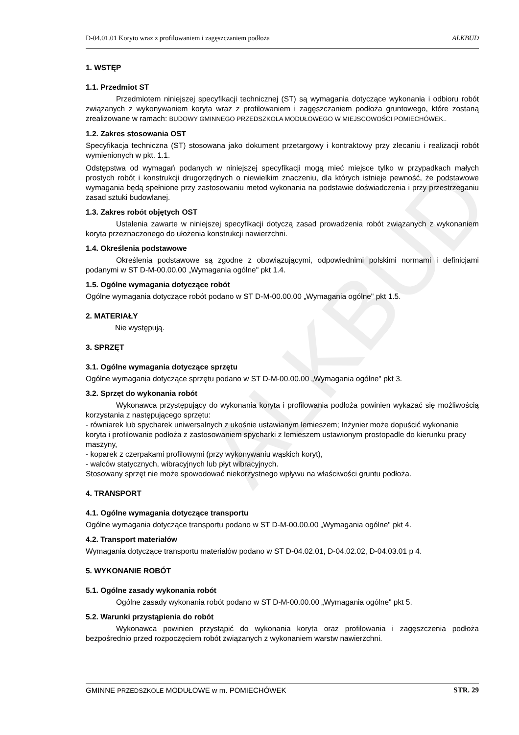ALKBUD
D-04.01.01 Koryto wraz z profilowaniem i zagęszczaniem podłoża ALKBUD
1. WSTĘP
1.1. Przedmiot ST
Przedmiotem niniejszej specyfikacji technicznej (ST) są wymagania dotyczące wykonania i odbioru robót związanych z wykonywaniem koryta wraz z profilowaniem i zagęszczaniem podłoża gruntowego, które zostaną zrealizowane w ramach: BUDOWY GMINNEGO PRZEDSZKOLA MODUŁOWEGO W MIEJSCOWOŚCI POMIECHÓWEK..
1.2. Zakres stosowania OST
Specyfikacja techniczna (ST) stosowana jako dokument przetargowy i kontraktowy przy zlecaniu i realizacji robót wymienionych w pkt. 1.1.
Odstępstwa od wymagań podanych w niniejszej specyfikacji mogą mieć miejsce tylko w przypadkach małych prostych robót i konstrukcji drugorzędnych o niewielkim znaczeniu, dla których istnieje pewność, że podstawowe wymagania będą spełnione przy zastosowaniu metod wykonania na podstawie doświadczenia i przy przestrzeganiu zasad sztuki budowlanej.
1.3. Zakres robót objętych OST
Ustalenia zawarte w niniejszej specyfikacji dotyczą zasad prowadzenia robót związanych z wykonaniem koryta przeznaczonego do ułożenia konstrukcji nawierzchni.
1.4. Określenia podstawowe
Określenia podstawowe są zgodne z obowiązującymi, odpowiednimi polskimi normami i definicjami podanymi w ST D-M-00.00.00 „Wymagania ogólne" pkt 1.4.
1.5. Ogólne wymagania dotyczące robót
Ogólne wymagania dotyczące robót podano w ST D-M-00.00.00 „Wymagania ogólne" pkt 1.5.
2. MATERIAŁY
Nie występują.
3. SPRZĘT
3.1. Ogólne wymagania dotyczące sprzętu
Ogólne wymagania dotyczące sprzętu podano w ST D-M-00.00.00 „Wymagania ogólne" pkt 3.
3.2. Sprzęt do wykonania robót
Wykonawca przystępujący do wykonania koryta i profilowania podłoża powinien wykazać się możliwością korzystania z następującego sprzętu:
- równiarek lub spycharek uniwersalnych z ukośnie ustawianym lemieszem; Inżynier może dopuścić wykonanie koryta i profilowanie podłoża z zastosowaniem spycharki z lemieszem ustawionym prostopadle do kierunku pracy maszyny,
- koparek z czerpakami profilowymi (przy wykonywaniu wąskich koryt),
- walców statycznych, wibracyjnych lub płyt wibracyjnych.
Stosowany sprzęt nie może spowodować niekorzystnego wpływu na właściwości gruntu podłoża.
4. TRANSPORT
4.1. Ogólne wymagania dotyczące transportu
Ogólne wymagania dotyczące transportu podano w ST D-M-00.00.00 „Wymagania ogólne" pkt 4.
4.2. Transport materiałów
Wymagania dotyczące transportu materiałów podano w ST D-04.02.01, D-04.02.02, D-04.03.01 p 4.
5. WYKONANIE ROBÓT
5.1. Ogólne zasady wykonania robót
Ogólne zasady wykonania robót podano w ST D-M-00.00.00 „Wymagania ogólne" pkt 5.
5.2. Warunki przystąpienia do robót
Wykonawca powinien przystąpić do wykonania koryta oraz profilowania i zagęszczenia podłoża bezpośrednio przed rozpoczęciem robót związanych z wykonaniem warstw nawierzchni.
GMINNE PRZEDSZKOLE MODUŁOWE w m. POMIECHÓWEK STR. 29